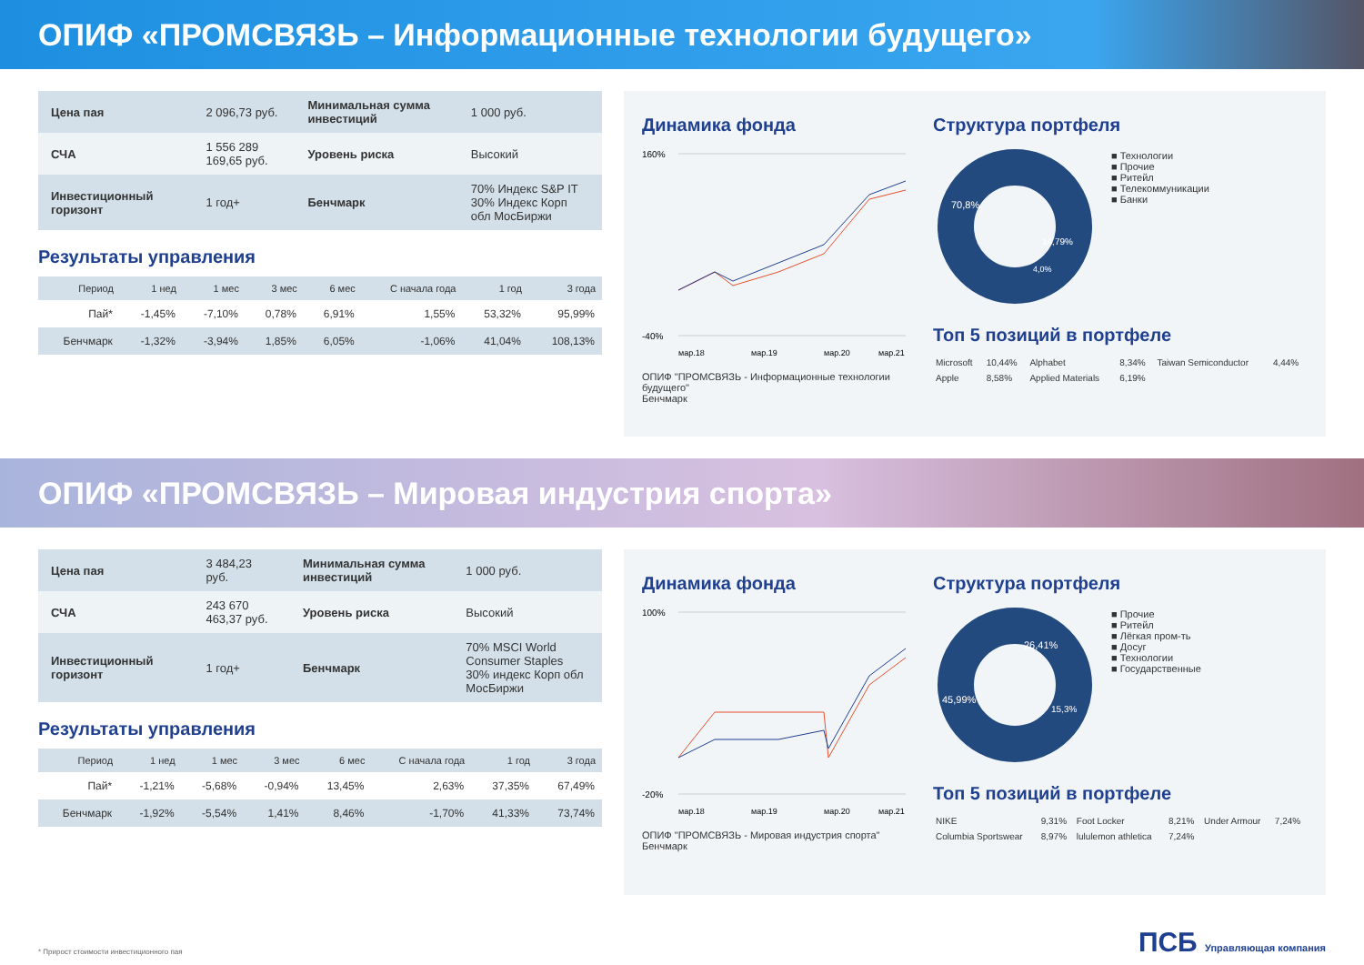ОПИФ «ПРОМСВЯЗЬ – Информационные технологии будущего»
| Цена пая | 2 096,73 руб. | Минимальная сумма инвестиций | 1 000 руб. |
| СЧА | 1 556 289 169,65 руб. | Уровень риска | Высокий |
| Инвестиционный горизонт | 1 год+ | Бенчмарк | 70% Индекс S&P IT 30% Индекс Корп обл МосБиржи |
Результаты управления
| Период | 1 нед | 1 мес | 3 мес | 6 мес | С начала года | 1 год | 3 года |
| --- | --- | --- | --- | --- | --- | --- | --- |
| Пай* | -1,45% | -7,10% | 0,78% | 6,91% | 1,55% | 53,32% | 95,99% |
| Бенчмарк | -1,32% | -3,94% | 1,85% | 6,05% | -1,06% | 41,04% | 108,13% |
Динамика фонда
160%
-40%
мар.18
мар.19
мар.20
мар.21
ОПИФ "ПРОМСВЯЗЬ - Информационные технологии будущего"
Бенчмарк
Структура портфеля
70,8%
14,79%
4,0%
■ Технологии
■ Прочие
■ Ритейл
■ Телекоммуникации
■ Банки
Топ 5 позиций в портфеле
| Microsoft | 10,44% | Alphabet | 8,34% | Taiwan Semiconductor | 4,44% |
| Apple | 8,58% | Applied Materials | 6,19% | | |
ОПИФ «ПРОМСВЯЗЬ – Мировая индустрия спорта»
| Цена пая | 3 484,23 руб. | Минимальная сумма инвестиций | 1 000 руб. |
| СЧА | 243 670 463,37 руб. | Уровень риска | Высокий |
| Инвестиционный горизонт | 1 год+ | Бенчмарк | 70% MSCI World Consumer Staples 30% индекс Корп обл МосБиржи |
Результаты управления
| Период | 1 нед | 1 мес | 3 мес | 6 мес | С начала года | 1 год | 3 года |
| --- | --- | --- | --- | --- | --- | --- | --- |
| Пай* | -1,21% | -5,68% | -0,94% | 13,45% | 2,63% | 37,35% | 67,49% |
| Бенчмарк | -1,92% | -5,54% | 1,41% | 8,46% | -1,70% | 41,33% | 73,74% |
Динамика фонда
100%
-20%
мар.18
мар.19
мар.20
мар.21
ОПИФ "ПРОМСВЯЗЬ - Мировая индустрия спорта"
Бенчмарк
Структура портфеля
45,99%
26,41%
15,3%
■ Прочие
■ Ритейл
■ Лёгкая пром-ть
■ Досуг
■ Технологии
■ Государственные
Топ 5 позиций в портфеле
| NIKE | 9,31% | Foot Locker | 8,21% | Under Armour | 7,24% |
| Columbia Sportswear | 8,97% | lululemon athletica | 7,24% | | |
* Прирост стоимости инвестиционного пая
ПСБ Управляющая компания